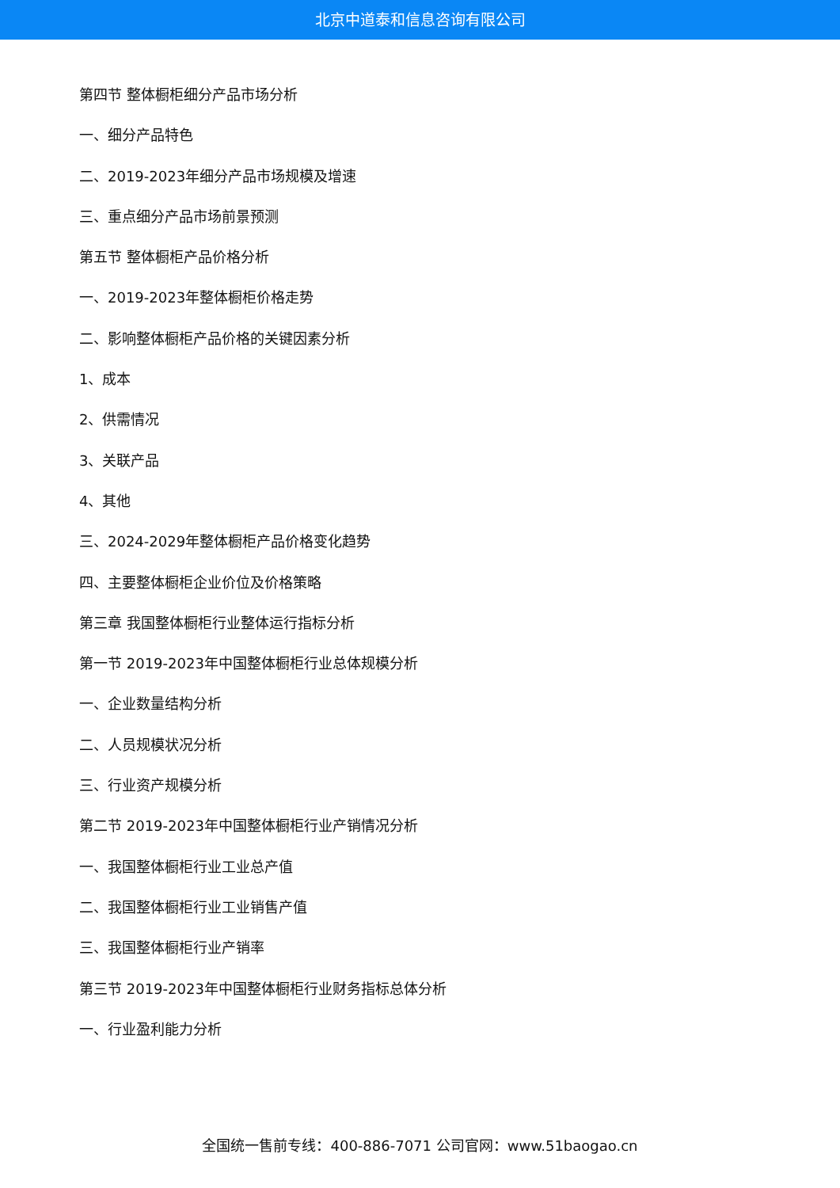北京中道泰和信息咨询有限公司
第四节 整体橱柜细分产品市场分析
一、细分产品特色
二、2019-2023年细分产品市场规模及增速
三、重点细分产品市场前景预测
第五节 整体橱柜产品价格分析
一、2019-2023年整体橱柜价格走势
二、影响整体橱柜产品价格的关键因素分析
1、成本
2、供需情况
3、关联产品
4、其他
三、2024-2029年整体橱柜产品价格变化趋势
四、主要整体橱柜企业价位及价格策略
第三章 我国整体橱柜行业整体运行指标分析
第一节 2019-2023年中国整体橱柜行业总体规模分析
一、企业数量结构分析
二、人员规模状况分析
三、行业资产规模分析
第二节 2019-2023年中国整体橱柜行业产销情况分析
一、我国整体橱柜行业工业总产值
二、我国整体橱柜行业工业销售产值
三、我国整体橱柜行业产销率
第三节 2019-2023年中国整体橱柜行业财务指标总体分析
一、行业盈利能力分析
全国统一售前专线：400-886-7071 公司官网：www.51baogao.cn